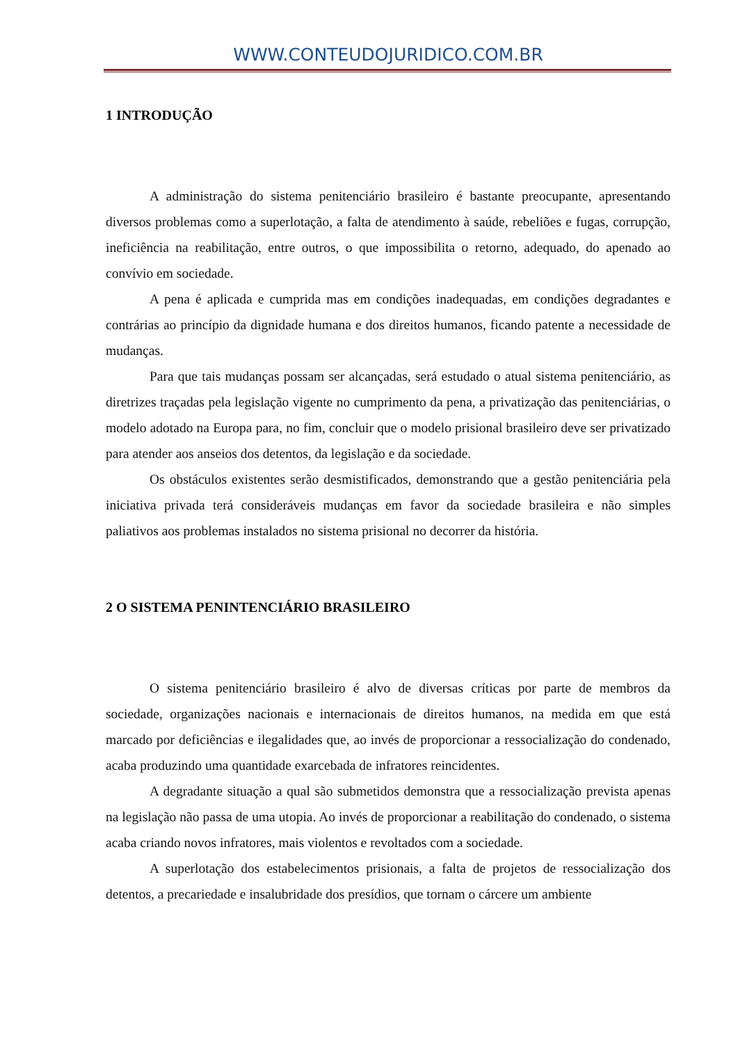WWW.CONTEUDOJURIDICO.COM.BR
1 INTRODUÇÃO
A administração do sistema penitenciário brasileiro é bastante preocupante, apresentando diversos problemas como a superlotação, a falta de atendimento à saúde, rebeliões e fugas, corrupção, ineficiência na reabilitação, entre outros, o que impossibilita o retorno, adequado, do apenado ao convívio em sociedade.
A pena é aplicada e cumprida mas em condições inadequadas, em condições degradantes e contrárias ao princípio da dignidade humana e dos direitos humanos, ficando patente a necessidade de mudanças.
Para que tais mudanças possam ser alcançadas, será estudado o atual sistema penitenciário, as diretrizes traçadas pela legislação vigente no cumprimento da pena, a privatização das penitenciárias, o modelo adotado na Europa para, no fim, concluir que o modelo prisional brasileiro deve ser privatizado para atender aos anseios dos detentos, da legislação e da sociedade.
Os obstáculos existentes serão desmistificados, demonstrando que a gestão penitenciária pela iniciativa privada terá consideráveis mudanças em favor da sociedade brasileira e não simples paliativos aos problemas instalados no sistema prisional no decorrer da história.
2 O SISTEMA PENINTENCIÁRIO BRASILEIRO
O sistema penitenciário brasileiro é alvo de diversas críticas por parte de membros da sociedade, organizações nacionais e internacionais de direitos humanos, na medida em que está marcado por deficiências e ilegalidades que, ao invés de proporcionar a ressocialização do condenado, acaba produzindo uma quantidade exarcebada de infratores reincidentes.
A degradante situação a qual são submetidos demonstra que a ressocialização prevista apenas na legislação não passa de uma utopia. Ao invés de proporcionar a reabilitação do condenado, o sistema acaba criando novos infratores, mais violentos e revoltados com a sociedade.
A superlotação dos estabelecimentos prisionais, a falta de projetos de ressocialização dos detentos, a precariedade e insalubridade dos presídios, que tornam o cárcere um ambiente